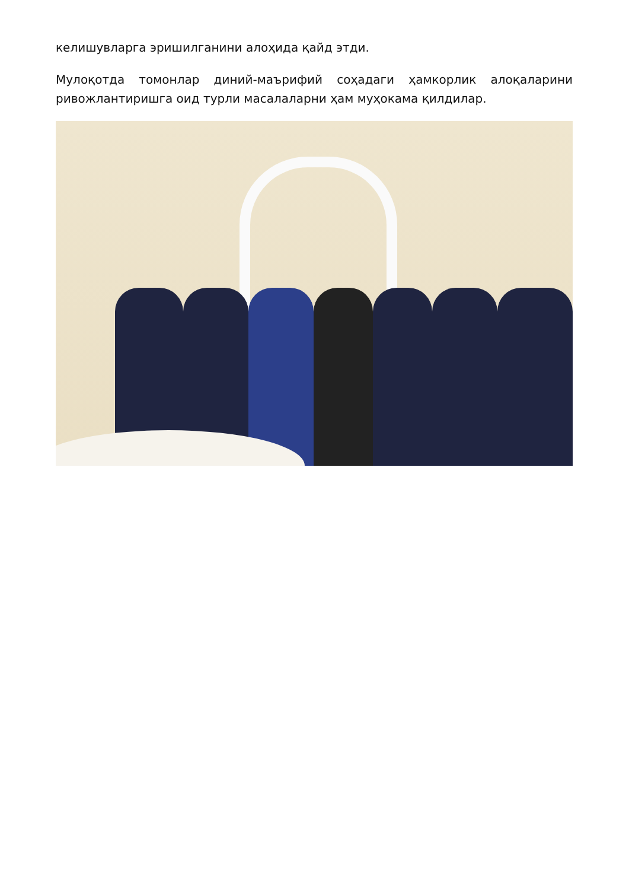келишувларга эришилганини алоҳида қайд этди.
Мулоқотда томонлар диний-маърифий соҳадаги ҳамкорлик алоқаларини ривожлантиришга оид турли масалаларни ҳам муҳокама қилдилар.